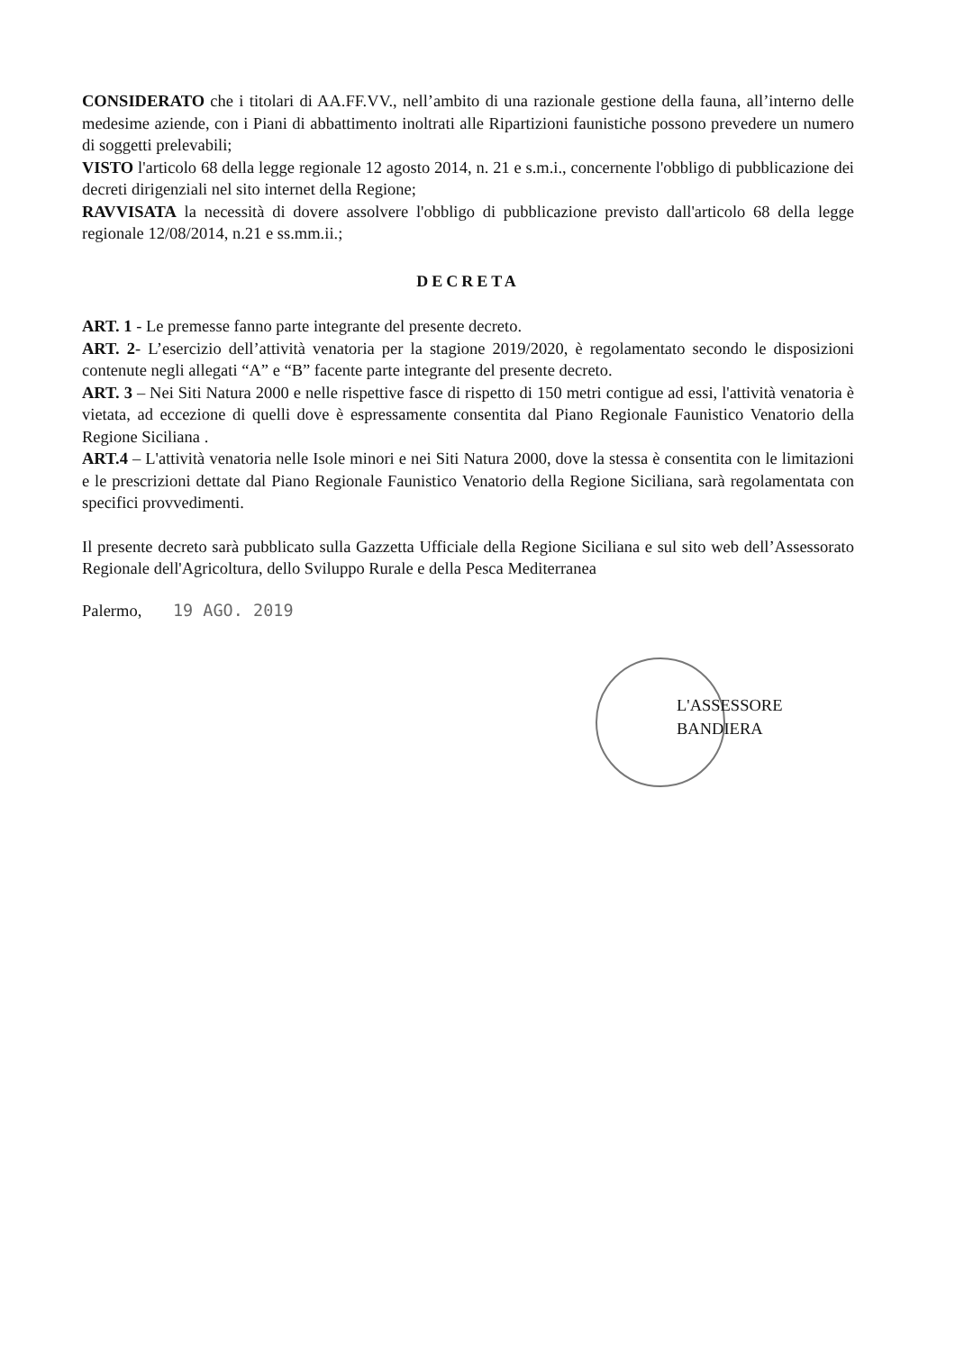CONSIDERATO che i titolari di AA.FF.VV., nell’ambito di una razionale gestione della fauna, all’interno delle medesime aziende, con i Piani di abbattimento inoltrati alle Ripartizioni faunistiche possono prevedere un numero di soggetti prelevabili;
VISTO l'articolo 68 della legge regionale 12 agosto 2014, n. 21 e s.m.i., concernente l'obbligo di pubblicazione dei decreti dirigenziali nel sito internet della Regione;
RAVVISATA la necessità di dovere assolvere l'obbligo di pubblicazione previsto dall'articolo 68 della legge regionale 12/08/2014, n.21 e ss.mm.ii.;
DECRETA
ART. 1 - Le premesse fanno parte integrante del presente decreto.
ART. 2- L’esercizio dell’attività venatoria per la stagione 2019/2020, è regolamentato secondo le disposizioni contenute negli allegati “A” e “B” facente parte integrante del presente decreto.
ART. 3 – Nei Siti Natura 2000 e nelle rispettive fasce di rispetto di 150 metri contigue ad essi, l'attività venatoria è vietata, ad eccezione di quelli dove è espressamente consentita dal Piano Regionale Faunistico Venatorio della Regione Siciliana .
ART.4 – L'attività venatoria nelle Isole minori e nei Siti Natura 2000, dove la stessa è consentita con le limitazioni e le prescrizioni dettate dal Piano Regionale Faunistico Venatorio della Regione Siciliana, sarà regolamentata con specifici provvedimenti.
Il presente decreto sarà pubblicato sulla Gazzetta Ufficiale della Regione Siciliana e sul sito web dell’Assessorato Regionale dell'Agricoltura, dello Sviluppo Rurale e della Pesca Mediterranea
Palermo, 19 AGO. 2019
L'ASSESSORE
BANDIERA